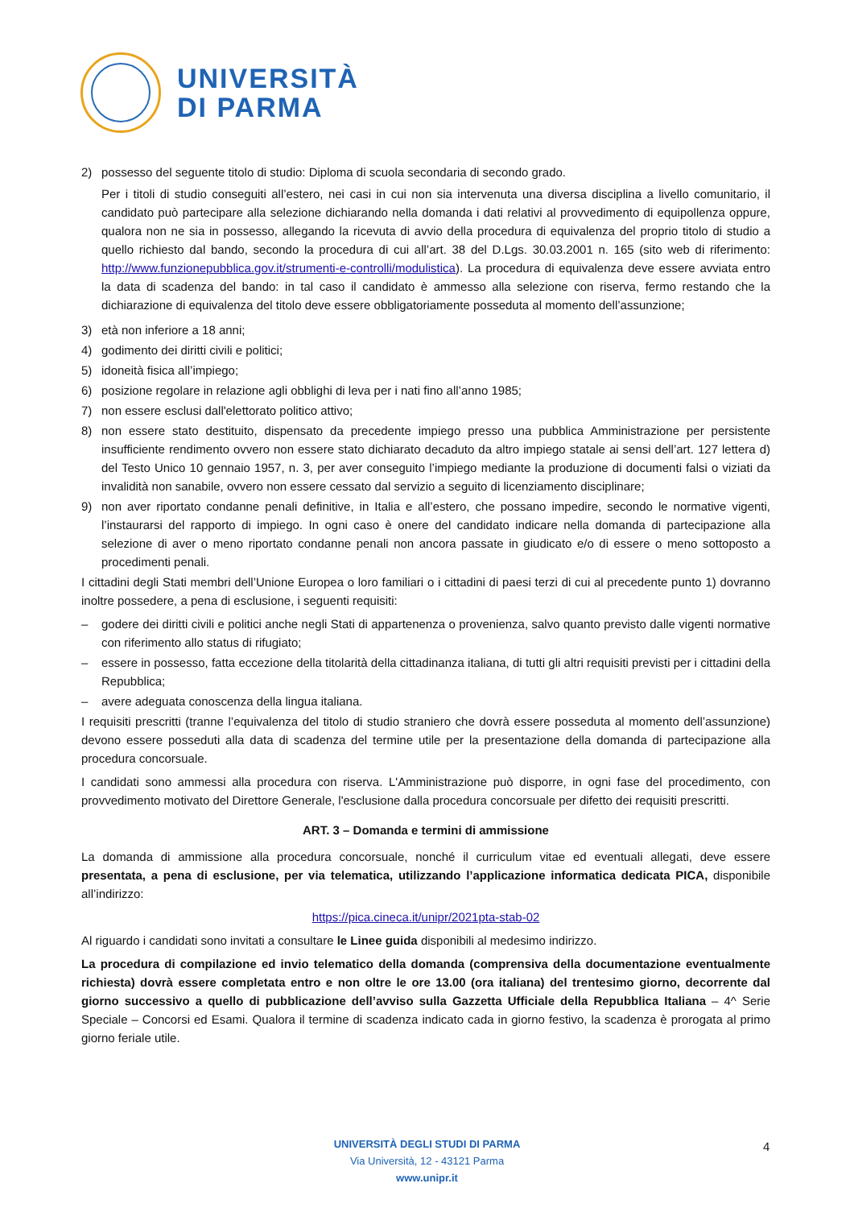UNIVERSITÀ
DI PARMA
2) possesso del seguente titolo di studio: Diploma di scuola secondaria di secondo grado.
Per i titoli di studio conseguiti all’estero, nei casi in cui non sia intervenuta una diversa disciplina a livello comunitario, il candidato può partecipare alla selezione dichiarando nella domanda i dati relativi al provvedimento di equipollenza oppure, qualora non ne sia in possesso, allegando la ricevuta di avvio della procedura di equivalenza del proprio titolo di studio a quello richiesto dal bando, secondo la procedura di cui all’art. 38 del D.Lgs. 30.03.2001 n. 165 (sito web di riferimento: http://www.funzionepubblica.gov.it/strumenti-e-controlli/modulistica). La procedura di equivalenza deve essere avviata entro la data di scadenza del bando: in tal caso il candidato è ammesso alla selezione con riserva, fermo restando che la dichiarazione di equivalenza del titolo deve essere obbligatoriamente posseduta al momento dell’assunzione;
3) età non inferiore a 18 anni;
4) godimento dei diritti civili e politici;
5) idoneità fisica all’impiego;
6) posizione regolare in relazione agli obblighi di leva per i nati fino all’anno 1985;
7) non essere esclusi dall'elettorato politico attivo;
8) non essere stato destituito, dispensato da precedente impiego presso una pubblica Amministrazione per persistente insufficiente rendimento ovvero non essere stato dichiarato decaduto da altro impiego statale ai sensi dell’art. 127 lettera d) del Testo Unico 10 gennaio 1957, n. 3, per aver conseguito l’impiego mediante la produzione di documenti falsi o viziati da invalidità non sanabile, ovvero non essere cessato dal servizio a seguito di licenziamento disciplinare;
9) non aver riportato condanne penali definitive, in Italia e all’estero, che possano impedire, secondo le normative vigenti, l’instaurarsi del rapporto di impiego. In ogni caso è onere del candidato indicare nella domanda di partecipazione alla selezione di aver o meno riportato condanne penali non ancora passate in giudicato e/o di essere o meno sottoposto a procedimenti penali.
I cittadini degli Stati membri dell’Unione Europea o loro familiari o i cittadini di paesi terzi di cui al precedente punto 1) dovranno inoltre possedere, a pena di esclusione, i seguenti requisiti:
– godere dei diritti civili e politici anche negli Stati di appartenenza o provenienza, salvo quanto previsto dalle vigenti normative con riferimento allo status di rifugiato;
– essere in possesso, fatta eccezione della titolarità della cittadinanza italiana, di tutti gli altri requisiti previsti per i cittadini della Repubblica;
– avere adeguata conoscenza della lingua italiana.
I requisiti prescritti (tranne l’equivalenza del titolo di studio straniero che dovrà essere posseduta al momento dell’assunzione) devono essere posseduti alla data di scadenza del termine utile per la presentazione della domanda di partecipazione alla procedura concorsuale.
I candidati sono ammessi alla procedura con riserva. L'Amministrazione può disporre, in ogni fase del procedimento, con provvedimento motivato del Direttore Generale, l'esclusione dalla procedura concorsuale per difetto dei requisiti prescritti.
ART. 3 – Domanda e termini di ammissione
La domanda di ammissione alla procedura concorsuale, nonché il curriculum vitae ed eventuali allegati, deve essere presentata, a pena di esclusione, per via telematica, utilizzando l’applicazione informatica dedicata PICA, disponibile all’indirizzo:
https://pica.cineca.it/unipr/2021pta-stab-02
Al riguardo i candidati sono invitati a consultare le Linee guida disponibili al medesimo indirizzo.
La procedura di compilazione ed invio telematico della domanda (comprensiva della documentazione eventualmente richiesta) dovrà essere completata entro e non oltre le ore 13.00 (ora italiana) del trentesimo giorno, decorrente dal giorno successivo a quello di pubblicazione dell’avviso sulla Gazzetta Ufficiale della Repubblica Italiana – 4^ Serie Speciale – Concorsi ed Esami. Qualora il termine di scadenza indicato cada in giorno festivo, la scadenza è prorogata al primo giorno feriale utile.
UNIVERSITÀ DEGLI STUDI DI PARMA
Via Università, 12 - 43121 Parma
www.unipr.it
4